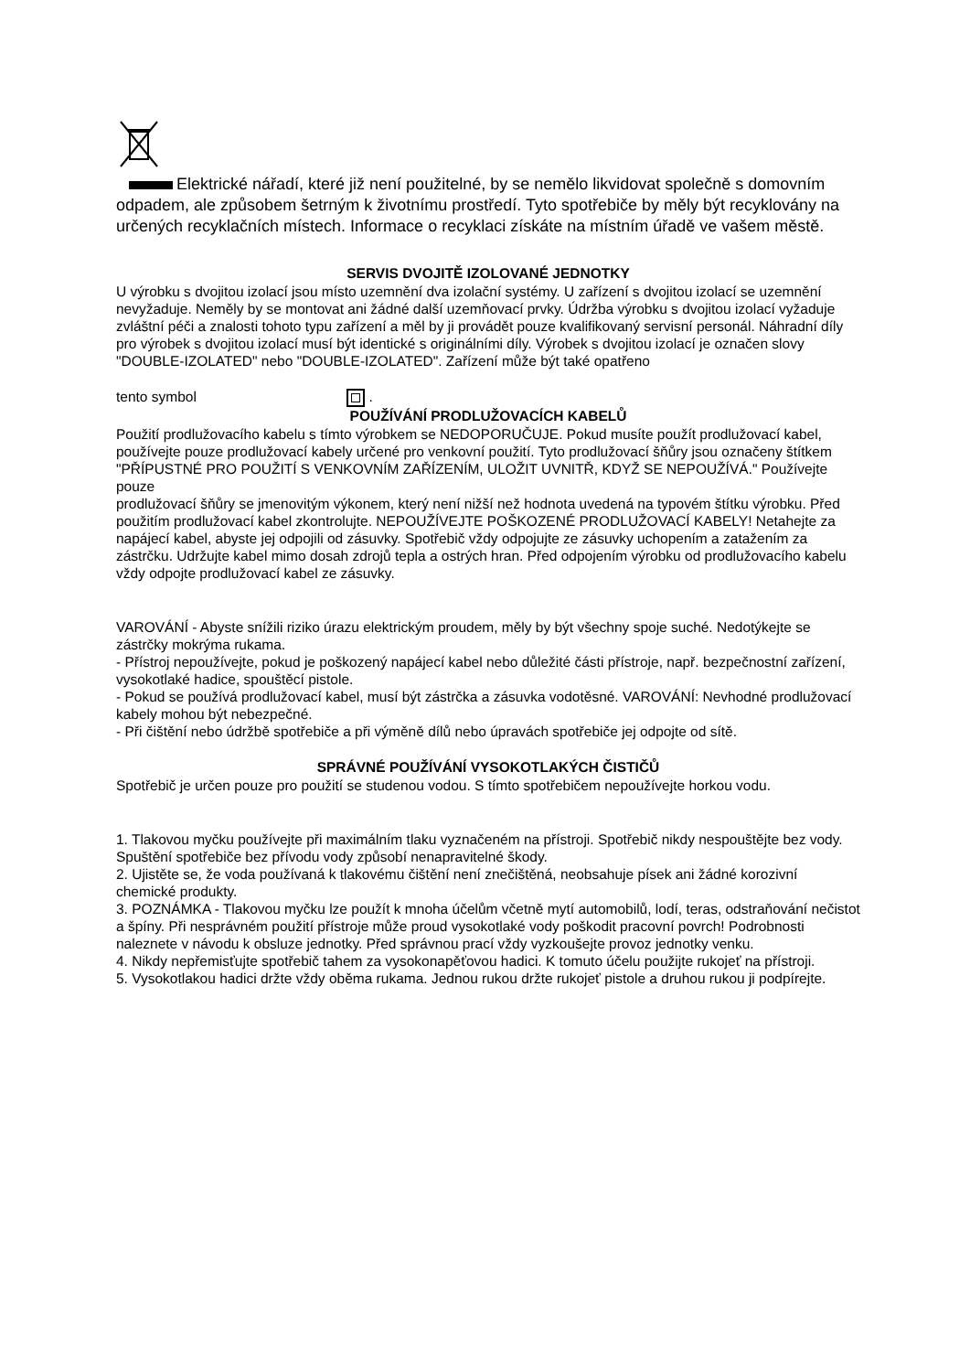Elektrické nářadí, které již není použitelné, by se nemělo likvidovat společně s domovním odpadem, ale způsobem šetrným k životnímu prostředí. Tyto spotřebiče by měly být recyklovány na určených recyklačních místech. Informace o recyklaci získáte na místním úřadě ve vašem městě.
SERVIS DVOJITĚ IZOLOVANÉ JEDNOTKY
U výrobku s dvojitou izolací jsou místo uzemnění dva izolační systémy. U zařízení s dvojitou izolací se uzemnění nevyžaduje. Neměly by se montovat ani žádné další uzemňovací prvky. Údržba výrobku s dvojitou izolací vyžaduje zvláštní péči a znalosti tohoto typu zařízení a měl by ji provádět pouze kvalifikovaný servisní personál. Náhradní díly pro výrobek s dvojitou izolací musí být identické s originálními díly. Výrobek s dvojitou izolací je označen slovy "DOUBLE-IZOLATED" nebo "DOUBLE-IZOLATED". Zařízení může být také opatřeno
tento symbol .
POUŽÍVÁNÍ PRODLUŽOVACÍCH KABELŮ
Použití prodlužovacího kabelu s tímto výrobkem se NEDOPORUČUJE. Pokud musíte použít prodlužovací kabel, používejte pouze prodlužovací kabely určené pro venkovní použití. Tyto prodlužovací šňůry jsou označeny štítkem "PŘÍPUSTNÉ PRO POUŽITÍ S VENKOVNÍM ZAŘÍZENÍM, ULOŽIT UVNITŘ, KDYŽ SE NEPOUŽÍVÁ." Používejte pouze
prodlužovací šňůry se jmenovitým výkonem, který není nižší než hodnota uvedená na typovém štítku výrobku. Před použitím prodlužovací kabel zkontrolujte. NEPOUŽÍVEJTE POŠKOZENÉ PRODLUŽOVACÍ KABELY! Netahejte za napájecí kabel, abyste jej odpojili od zásuvky. Spotřebič vždy odpojujte ze zásuvky uchopením a zatažením za zástrčku. Udržujte kabel mimo dosah zdrojů tepla a ostrých hran. Před odpojením výrobku od prodlužovacího kabelu vždy odpojte prodlužovací kabel ze zásuvky.
VAROVÁNÍ - Abyste snížili riziko úrazu elektrickým proudem, měly by být všechny spoje suché. Nedotýkejte se zástrčky mokrýma rukama.
- Přístroj nepoužívejte, pokud je poškozený napájecí kabel nebo důležité části přístroje, např. bezpečnostní zařízení, vysokotlaké hadice, spouštěcí pistole.
- Pokud se používá prodlužovací kabel, musí být zástrčka a zásuvka vodotěsné. VAROVÁNÍ: Nevhodné prodlužovací kabely mohou být nebezpečné.
- Při čištění nebo údržbě spotřebiče a při výměně dílů nebo úpravách spotřebiče jej odpojte od sítě.
SPRÁVNÉ POUŽÍVÁNÍ VYSOKOTLAKÝCH ČISTIČŮ
Spotřebič je určen pouze pro použití se studenou vodou. S tímto spotřebičem nepoužívejte horkou vodu.
1. Tlakovou myčku používejte při maximálním tlaku vyznačeném na přístroji. Spotřebič nikdy nespouštějte bez vody. Spuštění spotřebiče bez přívodu vody způsobí nenapravitelné škody.
2. Ujistěte se, že voda používaná k tlakovému čištění není znečištěná, neobsahuje písek ani žádné korozivní chemické produkty.
3. POZNÁMKA - Tlakovou myčku lze použít k mnoha účelům včetně mytí automobilů, lodí, teras, odstraňování nečistot a špíny. Při nesprávném použití přístroje může proud vysokotlaké vody poškodit pracovní povrch! Podrobnosti naleznete v návodu k obsluze jednotky. Před správnou prací vždy vyzkoušejte provoz jednotky venku.
4. Nikdy nepřemisťujte spotřebič tahem za vysokonapěťovou hadici. K tomuto účelu použijte rukojeť na přístroji.
5. Vysokotlakou hadici držte vždy oběma rukama. Jednou rukou držte rukojeť pistole a druhou rukou ji podpírejte.